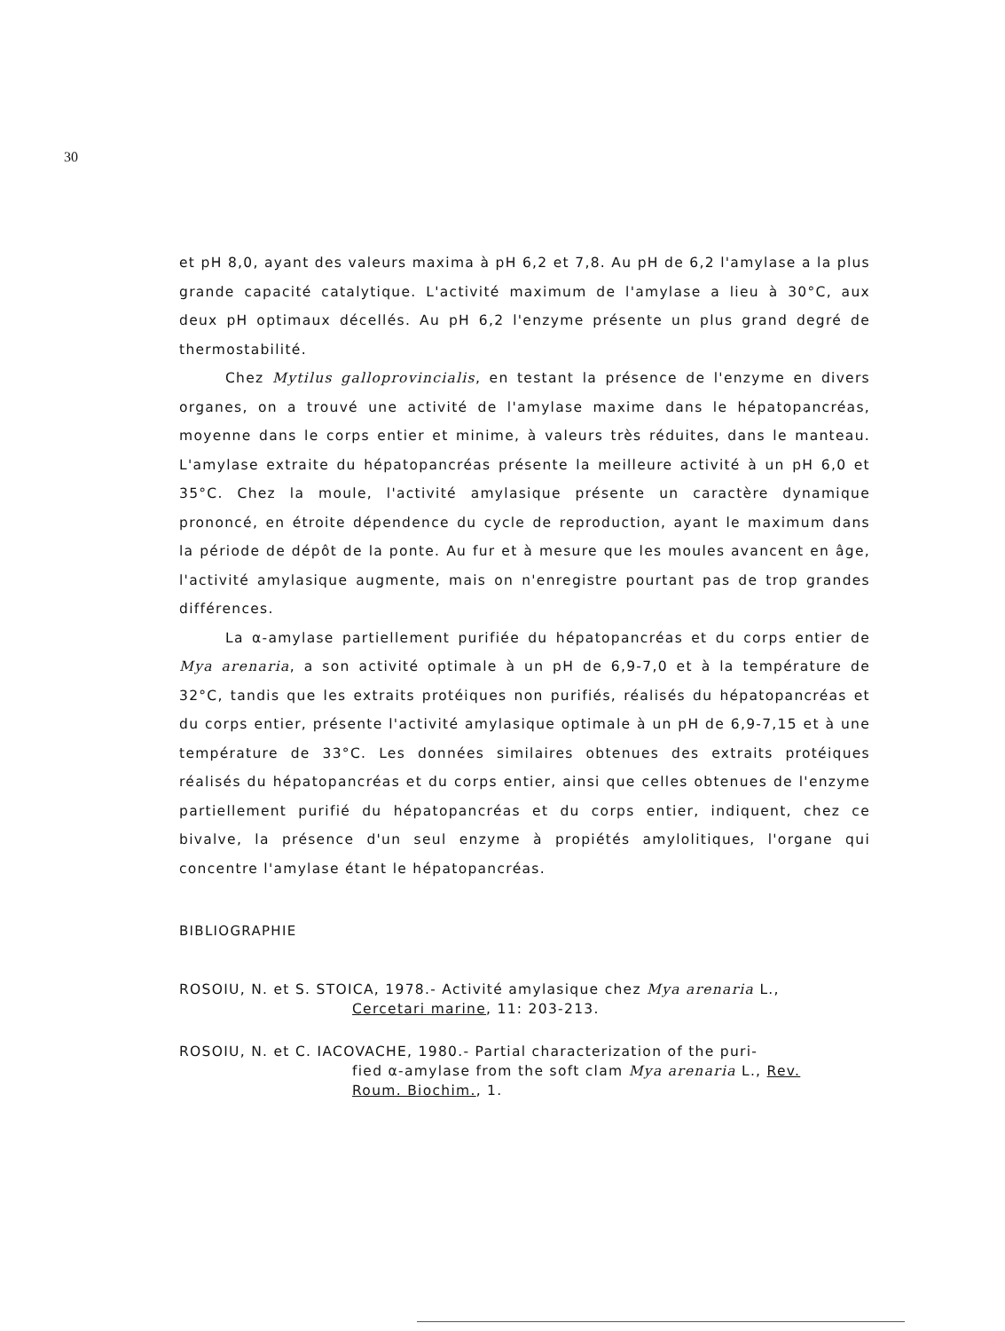30
et pH 8,0, ayant des valeurs maxima à pH 6,2 et 7,8. Au pH de 6,2 l'amylase a la plus grande capacité catalytique. L'activité maximum de l'amylase a lieu à 30°C, aux deux pH optimaux décellés. Au pH 6,2 l'enzyme présente un plus grand degré de thermostabilité.
Chez Mytilus galloprovincialis, en testant la présence de l'enzyme en divers organes, on a trouvé une activité de l'amylase maxime dans le hépatopancréas, moyenne dans le corps entier et minime, à valeurs très réduites, dans le manteau. L'amylase extraite du hépatopancréas présente la meilleure activité à un pH 6,0 et 35°C. Chez la moule, l'activité amylasique présente un caractère dynamique prononcé, en étroite dépendence du cycle de reproduction, ayant le maximum dans la période de dépôt de la ponte. Au fur et à mesure que les moules avancent en âge, l'activité amylasique augmente, mais on n'enregistre pourtant pas de trop grandes différences.
La α-amylase partiellement purifiée du hépatopancréas et du corps entier de Mya arenaria, a son activité optimale à un pH de 6,9-7,0 et à la température de 32°C, tandis que les extraits protéiques non purifiés, réalisés du hépatopancréas et du corps entier, présente l'activité amylasique optimale à un pH de 6,9-7,15 et à une température de 33°C. Les données similaires obtenues des extraits protéiques réalisés du hépatopancréas et du corps entier, ainsi que celles obtenues de l'enzyme partiellement purifié du hépatopancréas et du corps entier, indiquent, chez ce bivalve, la présence d'un seul enzyme à propiétés amylolitiques, l'organe qui concentre l'amylase étant le hépatopancréas.
BIBLIOGRAPHIE
ROSOIU, N. et S. STOICA, 1978.- Activité amylasique chez Mya arenaria L.,
Cercetari marine, 11: 203-213.
ROSOIU, N. et C. IACOVACHE, 1980.- Partial characterization of the puri-
fied α-amylase from the soft clam Mya arenaria L., Rev.
Roum. Biochim., 1.